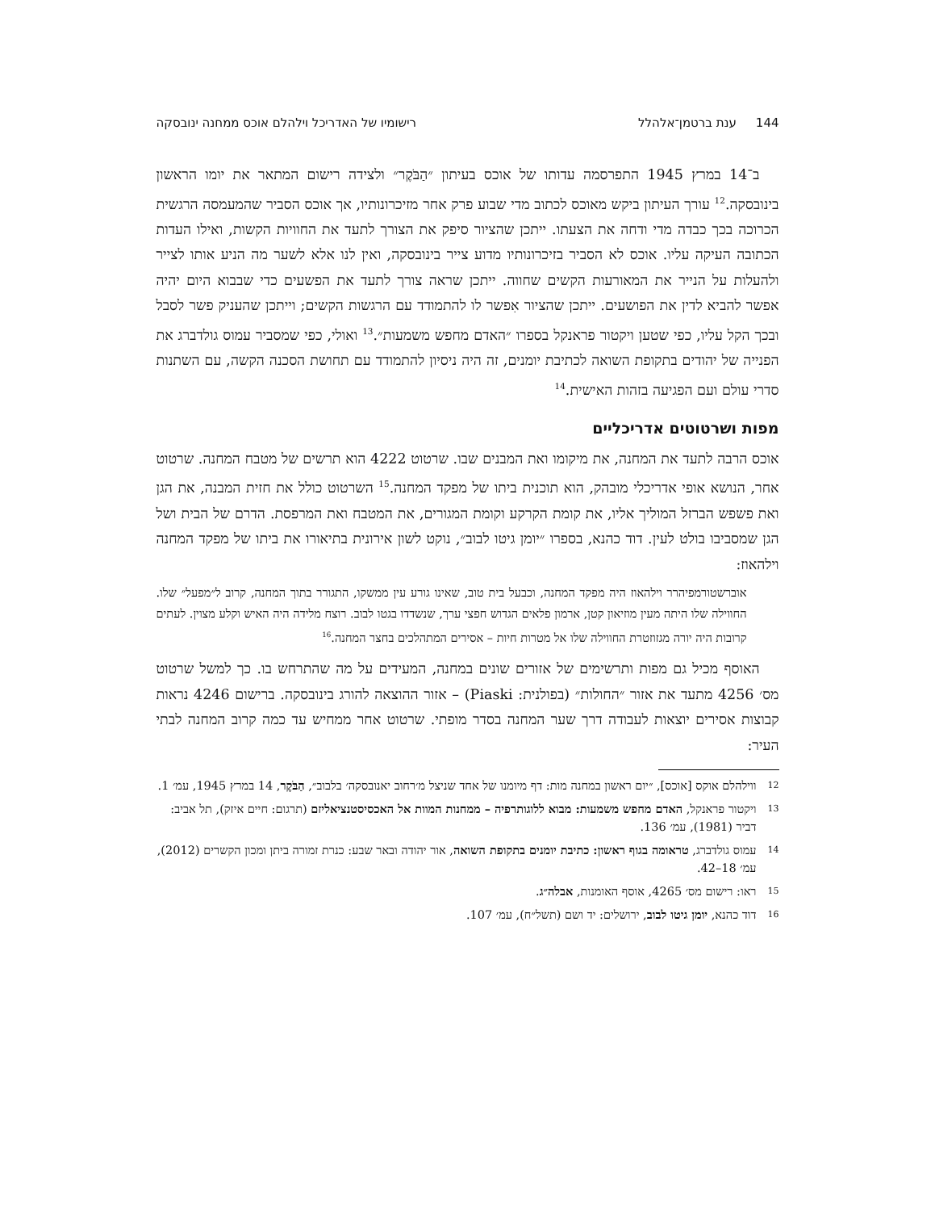144 ענת ברטמן־אלהלל רישומיו של האדריכל וילהלם אוכס ממחנה ינובסקה
ב־14 במרץ 1945 התפרסמה עדותו של אוכס בעיתון ״הַבֹּקֶר״ ולצידה רישום המתאר את יומו הראשון בינובסקה.<sup>12</sup> עורך העיתון ביקש מאוכס לכתוב מדי שבוע פרק אחר מזיכרונותיו, אך אוכס הסביר שהמעמסה הרגשית הכרוכה בכך כבדה מדי ודחה את הצעתו. ייתכן שהציור סיפק את הצורך לתעד את החוויות הקשות, ואילו העדות הכתובה העיקה עליו. אוכס לא הסביר בזיכרונותיו מדוע צייר בינובסקה, ואין לנו אלא לשער מה הניע אותו לצייר ולהעלות על הנייר את המאורעות הקשים שחווה. ייתכן שראה צורך לתעד את הפשעים כדי שבבוא היום יהיה אפשר להביא לדין את הפושעים. ייתכן שהציור אִפשר לו להתמודד עם הרגשות הקשים; וייתכן שהעניק פשר לסבל ובכך הקל עליו, כפי שטען ויקטור פראנקל בספרו ״האדם מחפש משמעות״.<sup>13</sup> ואולי, כפי שמסביר עמוס גולדברג את הפנייה של יהודים בתקופת השואה לכתיבת יומנים, זה היה ניסיון להתמודד עם תחושת הסכנה הקשה, עם השתנות סדרי עולם ועם הפגיעה בזהות האישית.<sup>14</sup>
מפות ושרטוטים אדריכליים
אוכס הרבה לתעד את המחנה, את מיקומו ואת המבנים שבו. שרטוט 4222 הוא תרשים של מטבח המחנה. שרטוט אחר, הנושא אופי אדריכלי מובהק, הוא תוכנית ביתו של מפקד המחנה.<sup>15</sup> השרטוט כולל את חזית המבנה, את הגן ואת פשפש הברזל המוליך אליו, את קומת הקרקע וקומת המגורים, את המטבח ואת המרפסת. הדרם של הבית ושל הגן שמסביבו בולט לעין. דוד כהנא, בספרו ״יומן גיטו לבוב״, נוקט לשון אירונית בתיאורו את ביתו של מפקד המחנה וילהאוז:
אוברשטורמפיהרר וילהאוז היה מפקד המחנה, וכבעל בית טוב, שאינו גורע עין ממשקו, התגורר בתוך המחנה, קרוב ל״מפעל״ שלו. החווילה שלו היתה מעין מוזיאון קטן, ארמון פלאים הגדוש חפצי ערך, שנשדדו בגטו לבוב. רוצח מלידה היה האיש וקלע מצוין. לעתים קרובות היה יורה מגזוזטרת החווילה שלו אל מטרות חיות – אסירים המתהלכים בחצר המחנה.<sup>16</sup>
האוסף מכיל גם מפות ותרשימים של אזורים שונים במחנה, המעידים על מה שהתרחש בו. כך למשל שרטוט מס׳ 4256 מתעד את אזור ״החולות״ (בפולנית: Piaski) – אזור ההוצאה להורג בינובסקה. ברישום 4246 נראות קבוצות אסירים יוצאות לעבודה דרך שער המחנה בסדר מופתי. שרטוט אחר ממחיש עד כמה קרוב המחנה לבתי העיר:
12 ווילהלם אוקס [אוכס], ״יום ראשון במחנה מות: דף מיומנו של אחד שניצל מ׳רחוב יאנובסקה׳ בלבוב״, הַבֹּקֶר, 14 במרץ 1945, עמ׳ 1.
13 ויקטור פראנקל, האדם מחפש משמעות: מבוא ללוגותרפיה – ממחנות המוות אל האכסיסטנציאליזם (תרגום: חיים איזק), תל אביב: דביר (1981), עמ׳ 136.
14 עמוס גולדברג, טראומה בגוף ראשון: כתיבת יומנים בתקופת השואה, אור יהודה ובאר שבע: כנרת זמורה ביתן ומכון הקשרים (2012), עמ׳ 18–42.
15 ראו: רישום מס׳ 4265, אוסף האומנות, אבלה״ג.
16 דוד כהנא, יומן גיטו לבוב, ירושלים: יד ושם (תשל״ח), עמ׳ 107.